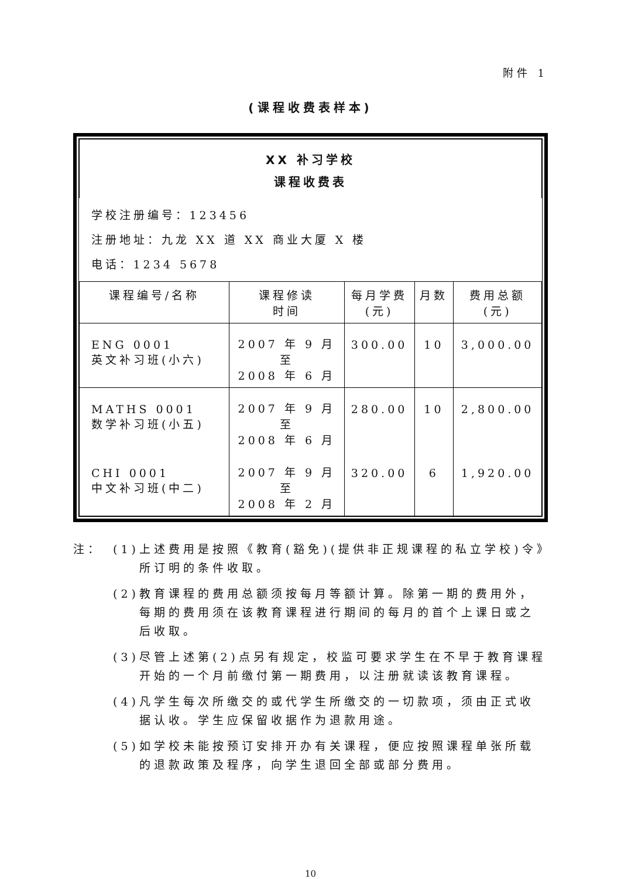附件 1
(课程收费表样本)
| XX 补习学校 课程收费表 | | | | |
| 学校注册编号：123456 注册地址：九龙 XX 道 XX 商业大厦 X 楼 电话：1234 5678 | | | | |
| 课程编号/名称 | 课程修读 时间 | 每月学费 (元) | 月数 | 费用总额 (元) |
| ENG 0001 英文补习班(小六) | 2007 年 9 月 至 2008 年 6 月 | 300.00 | 10 | 3,000.00 |
| MATHS 0001 数学补习班(小五) | 2007 年 9 月 至 2008 年 6 月 | 280.00 | 10 | 2,800.00 |
| CHI 0001 中文补习班(中二) | 2007 年 9 月 至 2008 年 2 月 | 320.00 | 6 | 1,920.00 |
注： (1) 上述费用是按照《教育(豁免)(提供非正规课程的私立学校)令》所订明的条件收取。
(2) 教育课程的费用总额须按每月等额计算。除第一期的费用外，每期的费用须在该教育课程进行期间的每月的首个上课日或之后收取。
(3) 尽管上述第(2)点另有规定，校监可要求学生在不早于教育课程开始的一个月前缴付第一期费用，以注册就读该教育课程。
(4) 凡学生每次所缴交的或代学生所缴交的一切款项，须由正式收据认收。学生应保留收据作为退款用途。
(5) 如学校未能按预订安排开办有关课程，便应按照课程单张所载的退款政策及程序，向学生退回全部或部分费用。
10